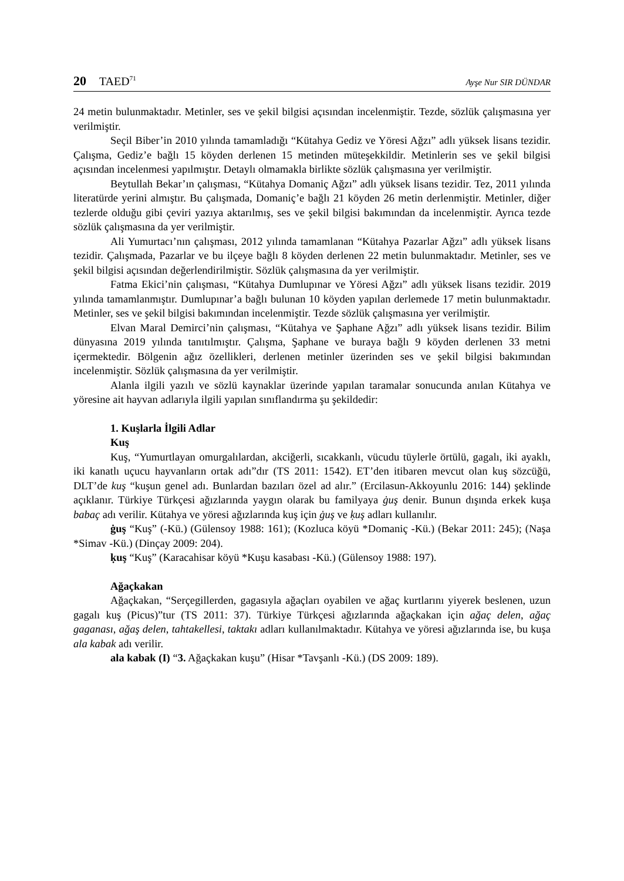20 TAED<sup>71</sup> Ayşe Nur SIR DÜNDAR
24 metin bulunmaktadır. Metinler, ses ve şekil bilgisi açısından incelenmiştir. Tezde, sözlük çalışmasına yer verilmiştir.
Seçil Biber’in 2010 yılında tamamladığı “Kütahya Gediz ve Yöresi Ağzı” adlı yüksek lisans tezidir. Çalışma, Gediz’e bağlı 15 köyden derlenen 15 metinden müteşekkildir. Metinlerin ses ve şekil bilgisi açısından incelenmesi yapılmıştır. Detaylı olmamakla birlikte sözlük çalışmasına yer verilmiştir.
Beytullah Bekar’ın çalışması, “Kütahya Domaniç Ağzı” adlı yüksek lisans tezidir. Tez, 2011 yılında literatürde yerini almıştır. Bu çalışmada, Domaniç’e bağlı 21 köyden 26 metin derlenmiştir. Metinler, diğer tezlerde olduğu gibi çeviri yazıya aktarılmış, ses ve şekil bilgisi bakımından da incelenmiştir. Ayrıca tezde sözlük çalışmasına da yer verilmiştir.
Ali Yumurtacı’nın çalışması, 2012 yılında tamamlanan “Kütahya Pazarlar Ağzı” adlı yüksek lisans tezidir. Çalışmada, Pazarlar ve bu ilçeye bağlı 8 köyden derlenen 22 metin bulunmaktadır. Metinler, ses ve şekil bilgisi açısından değerlendirilmiştir. Sözlük çalışmasına da yer verilmiştir.
Fatma Ekici’nin çalışması, “Kütahya Dumlupınar ve Yöresi Ağzı” adlı yüksek lisans tezidir. 2019 yılında tamamlanmıştır. Dumlupınar’a bağlı bulunan 10 köyden yapılan derlemede 17 metin bulunmaktadır. Metinler, ses ve şekil bilgisi bakımından incelenmiştir. Tezde sözlük çalışmasına yer verilmiştir.
Elvan Maral Demirci’nin çalışması, “Kütahya ve Şaphane Ağzı” adlı yüksek lisans tezidir. Bilim dünyasına 2019 yılında tanıtılmıştır. Çalışma, Şaphane ve buraya bağlı 9 köyden derlenen 33 metni içermektedir. Bölgenin ağız özellikleri, derlenen metinler üzerinden ses ve şekil bilgisi bakımından incelenmiştir. Sözlük çalışmasına da yer verilmiştir.
Alanla ilgili yazılı ve sözlü kaynaklar üzerinde yapılan taramalar sonucunda anılan Kütahya ve yöresine ait hayvan adlarıyla ilgili yapılan sınıflandırma şu şekildedir:
1. Kuşlarla İlgili Adlar
Kuş
Kuş, “Yumurtlayan omurgalılardan, akciğerli, sıcakkanlı, vücudu tüylerle örtülü, gagalı, iki ayaklı, iki kanatlı uçucu hayvanların ortak adı”dır (TS 2011: 1542). ET’den itibaren mevcut olan kuş sözcüğü, DLT’de kuş “kuşun genel adı. Bunlardan bazıları özel ad alır.” (Ercilasun-Akkoyunlu 2016: 144) şeklinde açıklanır. Türkiye Türkçesi ağızlarında yaygın olarak bu familyaya ġuş denir. Bunun dışında erkek kuşa babaç adı verilir. Kütahya ve yöresi ağızlarında kuş için ġuş ve ḳuş adları kullanılır.
ġuş “Kuş” (-Kü.) (Gülensoy 1988: 161); (Kozluca köyü *Domaniç -Kü.) (Bekar 2011: 245); (Naşa *Simav -Kü.) (Dinçay 2009: 204).
ḳuş “Kuş” (Karacahisar köyü *Kuşu kasabası -Kü.) (Gülensoy 1988: 197).
Ağaçkakan
Ağaçkakan, “Serçegillerden, gagasıyla ağaçları oyabilen ve ağaç kurtlarını yiyerek beslenen, uzun gagalı kuş (Picus)”tur (TS 2011: 37). Türkiye Türkçesi ağızlarında ağaçkakan için ağaç delen, ağaç gaganası, ağaş delen, tahtakellesi, taktakı adları kullanılmaktadır. Kütahya ve yöresi ağızlarında ise, bu kuşa ala kabak adı verilir.
ala kabak (I) “3. Ağaçkakan kuşu” (Hisar *Tavşanlı -Kü.) (DS 2009: 189).